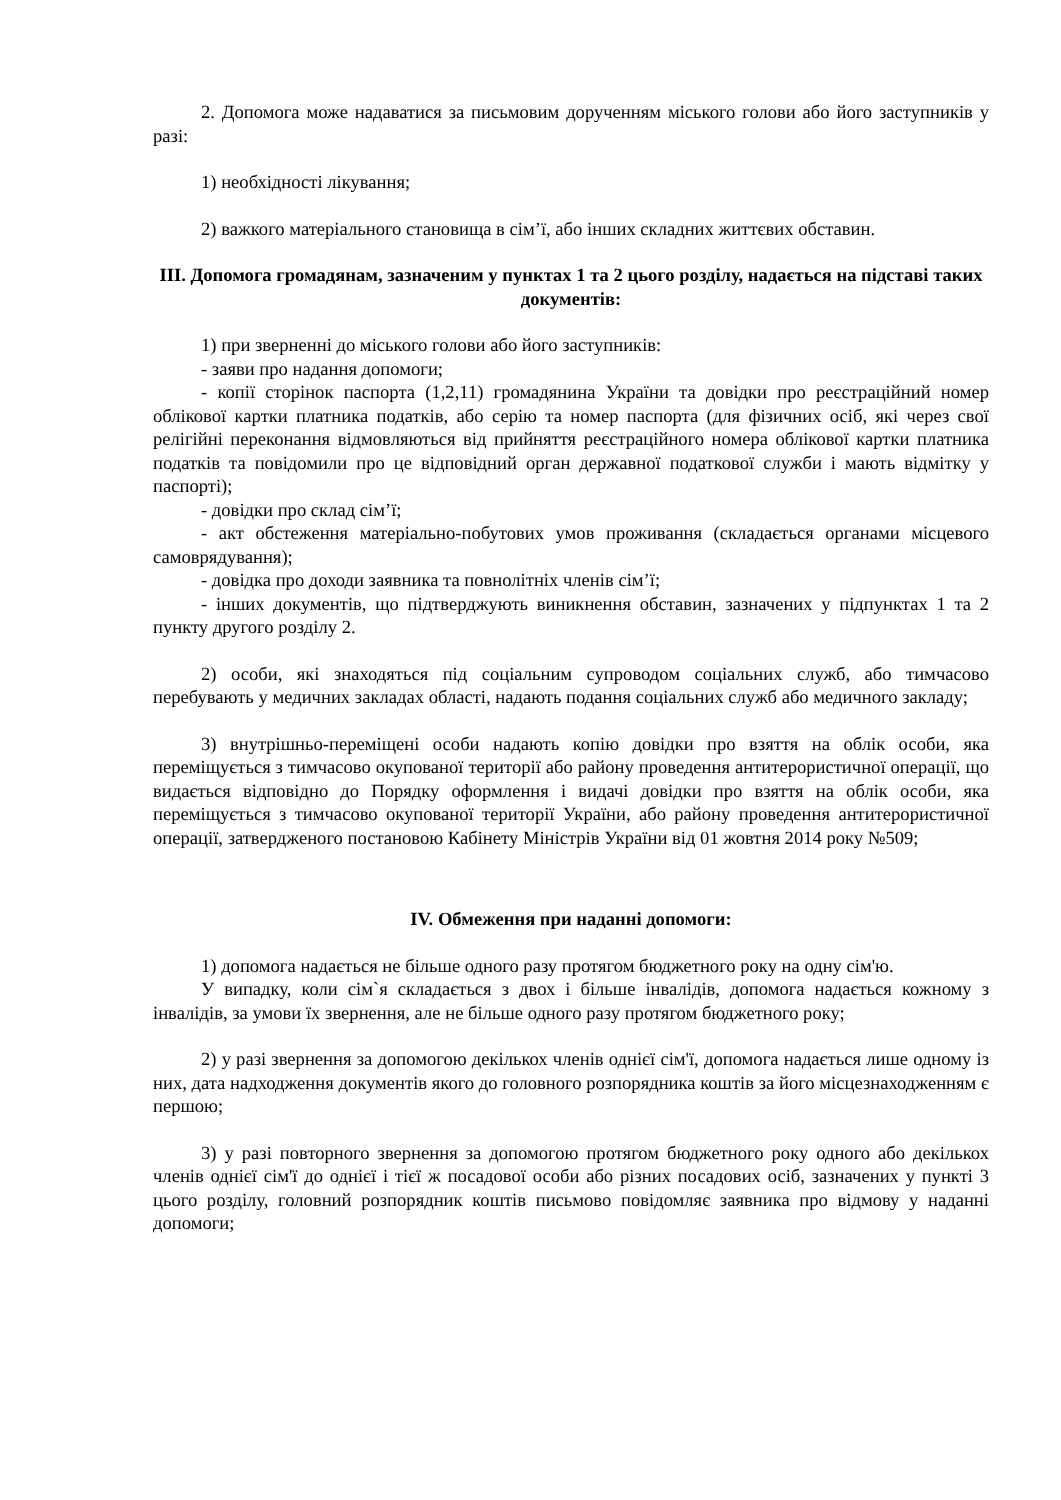2. Допомога може надаватися за письмовим дорученням міського голови або його заступників у разі:
1) необхідності лікування;
2) важкого матеріального становища в сім’ї, або інших складних життєвих обставин.
III. Допомога громадянам, зазначеним у пунктах 1 та 2 цього розділу, надається на підставі таких документів:
1) при зверненні до міського голови або його заступників:
- заяви про надання допомоги;
- копії сторінок паспорта (1,2,11) громадянина України та довідки про реєстраційний номер облікової картки платника податків, або серію та номер паспорта (для фізичних осіб, які через свої релігійні переконання відмовляються від прийняття реєстраційного номера облікової картки платника податків та повідомили про це відповідний орган державної податкової служби і мають відмітку у паспорті);
- довідки про склад сім’ї;
- акт обстеження матеріально-побутових умов проживання (складається органами місцевого самоврядування);
- довідка про доходи заявника та повнолітніх членів сім’ї;
- інших документів, що підтверджують виникнення обставин, зазначених у підпунктах 1 та 2 пункту другого розділу 2.
2) особи, які знаходяться під соціальним супроводом соціальних служб, або тимчасово перебувають у медичних закладах області, надають подання соціальних служб або медичного закладу;
3) внутрішньо-переміщені особи надають копію довідки про взяття на облік особи, яка переміщується з тимчасово окупованої території або району проведення антитерористичної операції, що видається відповідно до Порядку оформлення і видачі довідки про взяття на облік особи, яка переміщується з тимчасово окупованої території України, або району проведення антитерористичної операції, затвердженого постановою Кабінету Міністрів України від 01 жовтня 2014 року №509;
IV. Обмеження при наданні допомоги:
1) допомога надається не більше одного разу протягом бюджетного року на одну сім'ю.
У випадку, коли сім`я складається з двох і більше інвалідів, допомога надається кожному з інвалідів, за умови їх звернення, але не більше одного разу протягом бюджетного року;
2) у разі звернення за допомогою декількох членів однієї сім'ї, допомога надається лише одному із них, дата надходження документів якого до головного розпорядника коштів за його місцезнаходженням є першою;
3) у разі повторного звернення за допомогою протягом бюджетного року одного або декількох членів однієї сім'ї до однієї і тієї ж посадової особи або різних посадових осіб, зазначених у пункті 3 цього розділу, головний розпорядник коштів письмово повідомляє заявника про відмову у наданні допомоги;